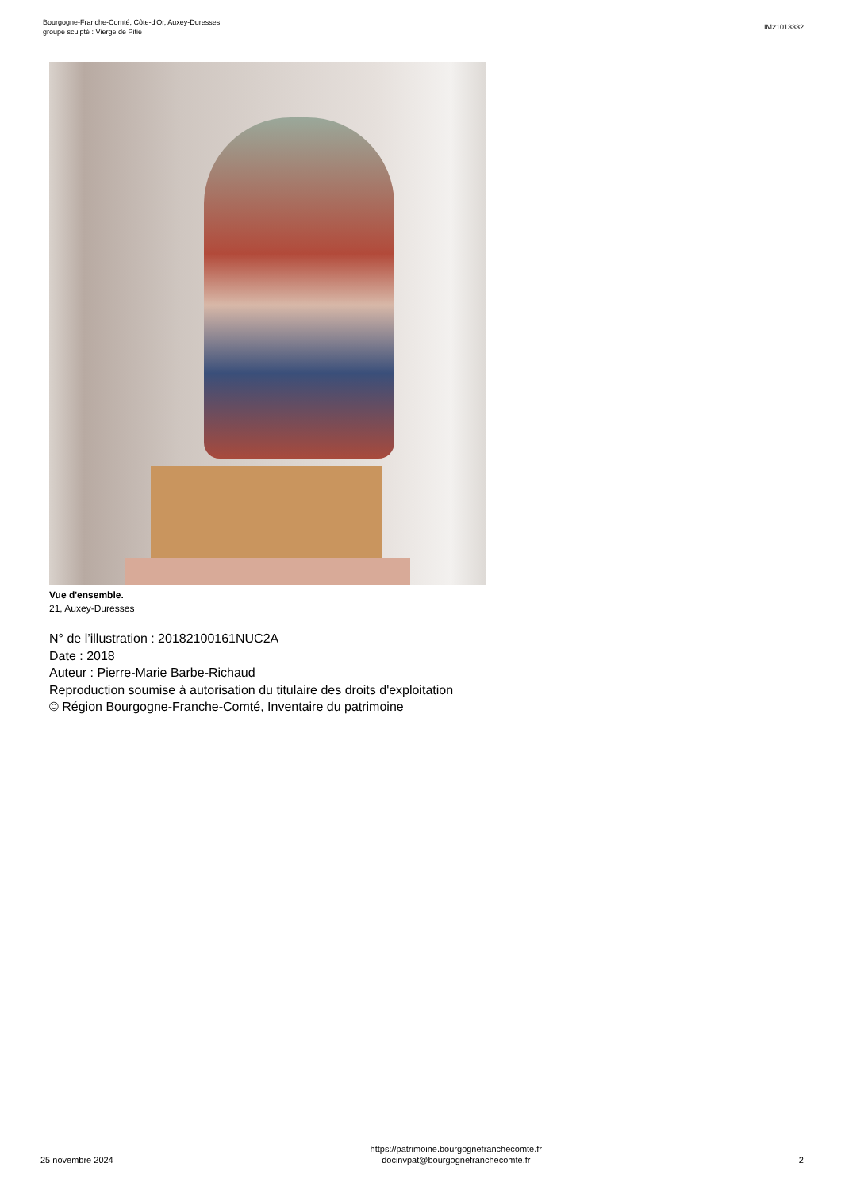Bourgogne-Franche-Comté, Côte-d'Or, Auxey-Duresses
groupe sculpté : Vierge de Pitié
IM21013332
Vue d'ensemble.
21, Auxey-Duresses
N° de l’illustration : 20182100161NUC2A
Date : 2018
Auteur : Pierre-Marie Barbe-Richaud
Reproduction soumise à autorisation du titulaire des droits d'exploitation
© Région Bourgogne-Franche-Comté, Inventaire du patrimoine
25 novembre 2024
https://patrimoine.bourgognefranchecomte.fr
docinvpat@bourgognefranchecomte.fr
2